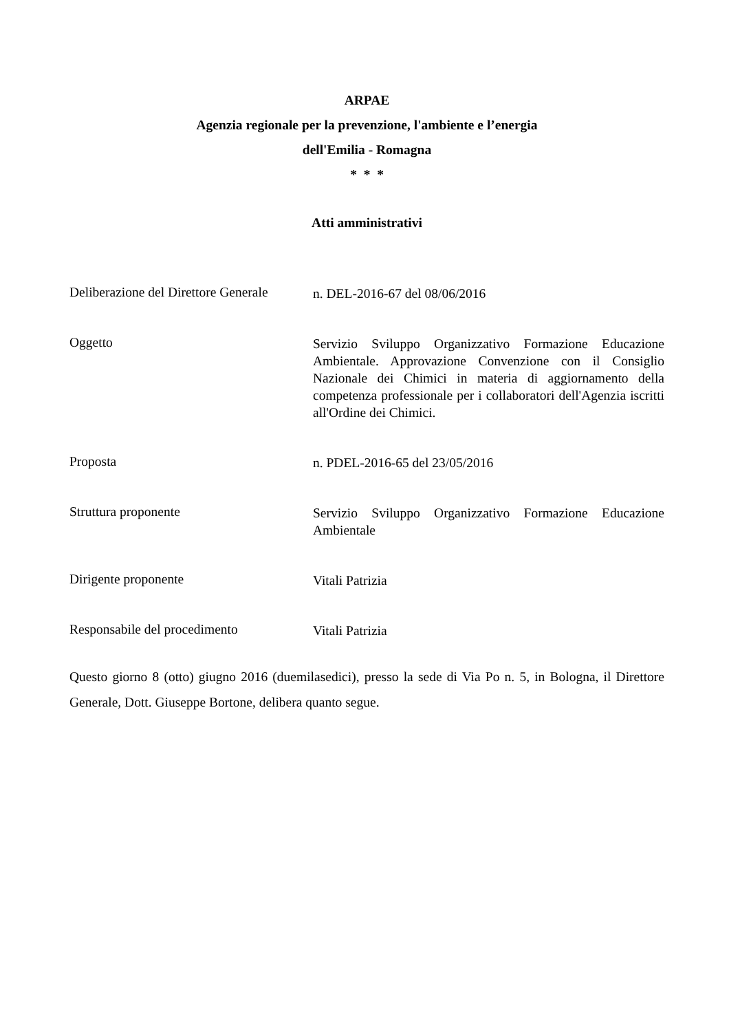ARPAE
Agenzia regionale per la prevenzione, l'ambiente e l’energia
dell'Emilia - Romagna
* * *
Atti amministrativi
Deliberazione del Direttore Generale
n. DEL-2016-67 del 08/06/2016
Oggetto
Servizio Sviluppo Organizzativo Formazione Educazione Ambientale. Approvazione Convenzione con il Consiglio Nazionale dei Chimici in materia di aggiornamento della competenza professionale per i collaboratori dell'Agenzia iscritti all'Ordine dei Chimici.
Proposta
n. PDEL-2016-65 del 23/05/2016
Struttura proponente
Servizio Sviluppo Organizzativo Formazione Educazione Ambientale
Dirigente proponente
Vitali Patrizia
Responsabile del procedimento
Vitali Patrizia
Questo giorno 8 (otto) giugno 2016 (duemilasedici), presso la sede di Via Po n. 5, in Bologna, il Direttore Generale, Dott. Giuseppe Bortone, delibera quanto segue.